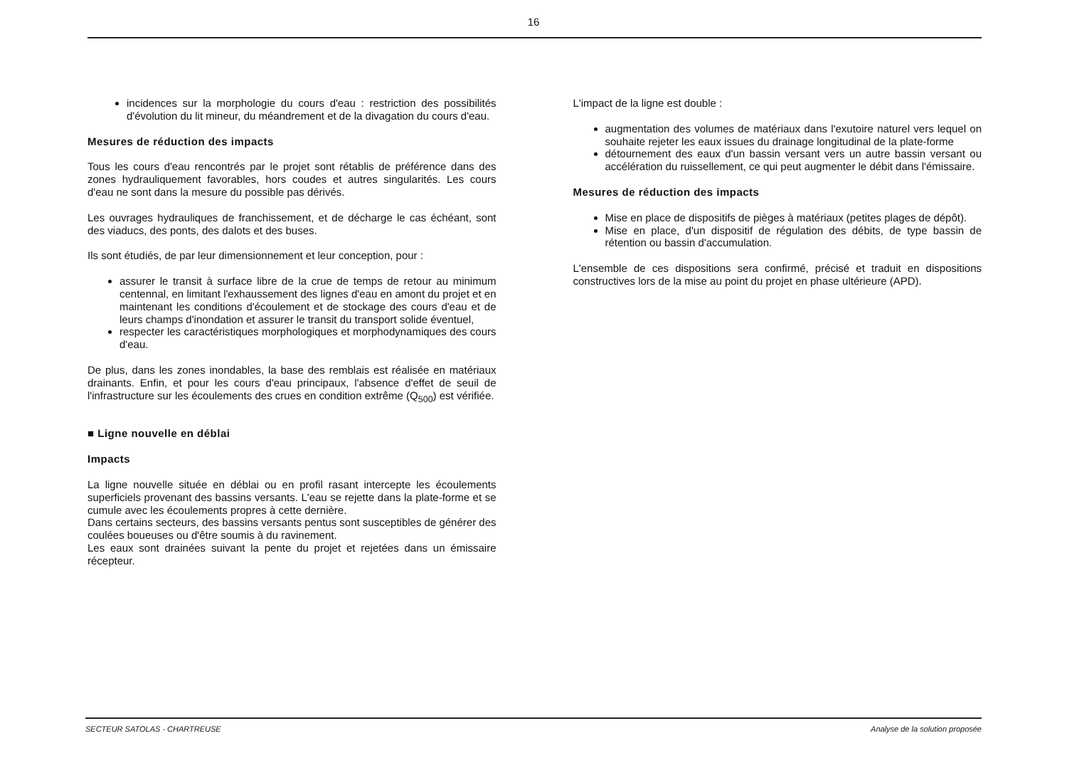16
incidences sur la morphologie du cours d'eau : restriction des possibilités d'évolution du lit mineur, du méandrement et de la divagation du cours d'eau.
Mesures de réduction des impacts
Tous les cours d'eau rencontrés par le projet sont rétablis de préférence dans des zones hydrauliquement favorables, hors coudes et autres singularités. Les cours d'eau ne sont dans la mesure du possible pas dérivés.
Les ouvrages hydrauliques de franchissement, et de décharge le cas échéant, sont des viaducs, des ponts, des dalots et des buses.
Ils sont étudiés, de par leur dimensionnement et leur conception, pour :
assurer le transit à surface libre de la crue de temps de retour au minimum centennal, en limitant l'exhaussement des lignes d'eau en amont du projet et en maintenant les conditions d'écoulement et de stockage des cours d'eau et de leurs champs d'inondation et assurer le transit du transport solide éventuel,
respecter les caractéristiques morphologiques et morphodynamiques des cours d'eau.
De plus, dans les zones inondables, la base des remblais est réalisée en matériaux drainants. Enfin, et pour les cours d'eau principaux, l'absence d'effet de seuil de l'infrastructure sur les écoulements des crues en condition extrême (Q<sub>500</sub>) est vérifiée.
■ Ligne nouvelle en déblai
Impacts
La ligne nouvelle située en déblai ou en profil rasant intercepte les écoulements superficiels provenant des bassins versants. L'eau se rejette dans la plate-forme et se cumule avec les écoulements propres à cette dernière.
Dans certains secteurs, des bassins versants pentus sont susceptibles de générer des coulées boueuses ou d'être soumis à du ravinement.
Les eaux sont drainées suivant la pente du projet et rejetées dans un émissaire récepteur.
L'impact de la ligne est double :
augmentation des volumes de matériaux dans l'exutoire naturel vers lequel on souhaite rejeter les eaux issues du drainage longitudinal de la plate-forme
détournement des eaux d'un bassin versant vers un autre bassin versant ou accélération du ruissellement, ce qui peut augmenter le débit dans l'émissaire.
Mesures de réduction des impacts
Mise en place de dispositifs de pièges à matériaux (petites plages de dépôt).
Mise en place, d'un dispositif de régulation des débits, de type bassin de rétention ou bassin d'accumulation.
L'ensemble de ces dispositions sera confirmé, précisé et traduit en dispositions constructives lors de la mise au point du projet en phase ultérieure (APD).
SECTEUR SATOLAS - CHARTREUSE Analyse de la solution proposée